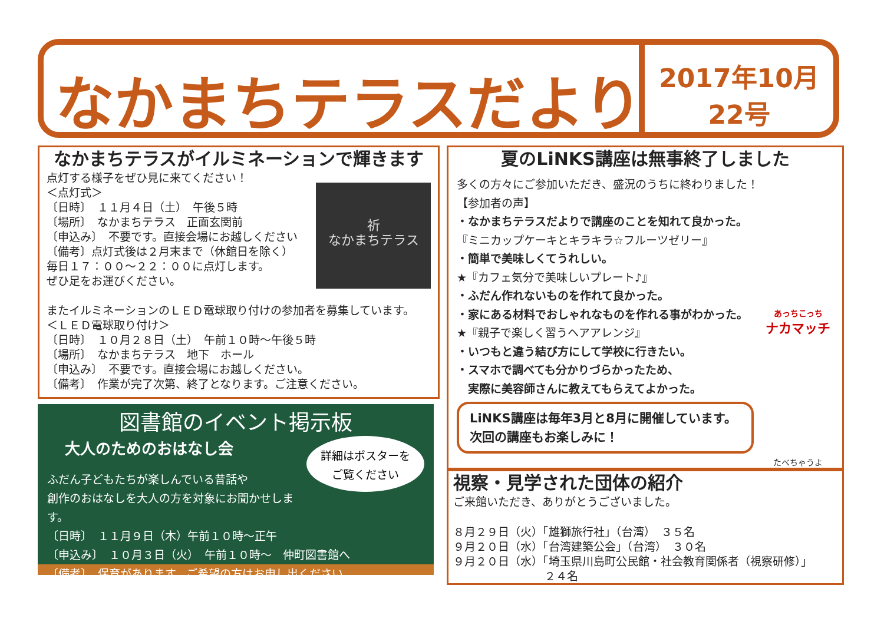なかまちテラスだより
2017年10月
22号
なかまちテラスがイルミネーションで輝きます
祈
なかまちテラス
点灯する様子をぜひ見に来てください！
＜点灯式＞
〔日時〕　１１月４日（土）　午後５時
〔場所〕　なかまちテラス　正面玄関前
〔申込み〕　不要です。直接会場にお越しください
〔備考〕点灯式後は２月末まで（休館日を除く）
毎日１７：００～２２：００に点灯します。
ぜひ足をお運びください。
またイルミネーションのＬＥＤ電球取り付けの参加者を募集しています。
＜ＬＥＤ電球取り付け＞
〔日時〕　１０月２８日（土）　午前１０時～午後５時
〔場所〕　なかまちテラス　地下　ホール
〔申込み〕　不要です。直接会場にお越しください。
〔備考〕　作業が完了次第、終了となります。ご注意ください。
図書館のイベント掲示板
詳細はポスターを
ご覧ください
大人のためのおはなし会
ふだん子どもたちが楽しんでいる昔話や
創作のおはなしを大人の方を対象にお聞かせします。
〔日時〕　１１月９日（木）午前１０時～正午
〔申込み〕　１０月３日（火）　午前１０時～　仲町図書館へ
〔備考〕　保育があります。ご希望の方はお申し出ください。
夏のLiNKS講座は無事終了しました
多くの方々にご参加いただき、盛況のうちに終わりました！
【参加者の声】
・なかまちテラスだよりで講座のことを知れて良かった。
『ミニカップケーキとキラキラ☆フルーツゼリー』
・簡単で美味しくてうれしい。
★『カフェ気分で美味しいプレート♪』
・ふだん作れないものを作れて良かった。
・家にある材料でおしゃれなものを作れる事がわかった。
★『親子で楽しく習うヘアアレンジ』
・いつもと違う結び方にして学校に行きたい。
・スマホで調べても分かりづらかったため、
　実際に美容師さんに教えてもらえてよかった。
あっちこっち
ナカマッチ
たべちゃうよ
LiNKS講座は毎年3月と8月に開催しています。
次回の講座もお楽しみに！
視察・見学された団体の紹介
ご来館いただき、ありがとうございました。
８月２９日（火）「雄獅旅行社」（台湾）　３５名
９月２０日（水）「台湾建築公会」（台湾）　３０名
９月２０日（水）「埼玉県川島町公民館・社会教育関係者（視察研修）」
２４名